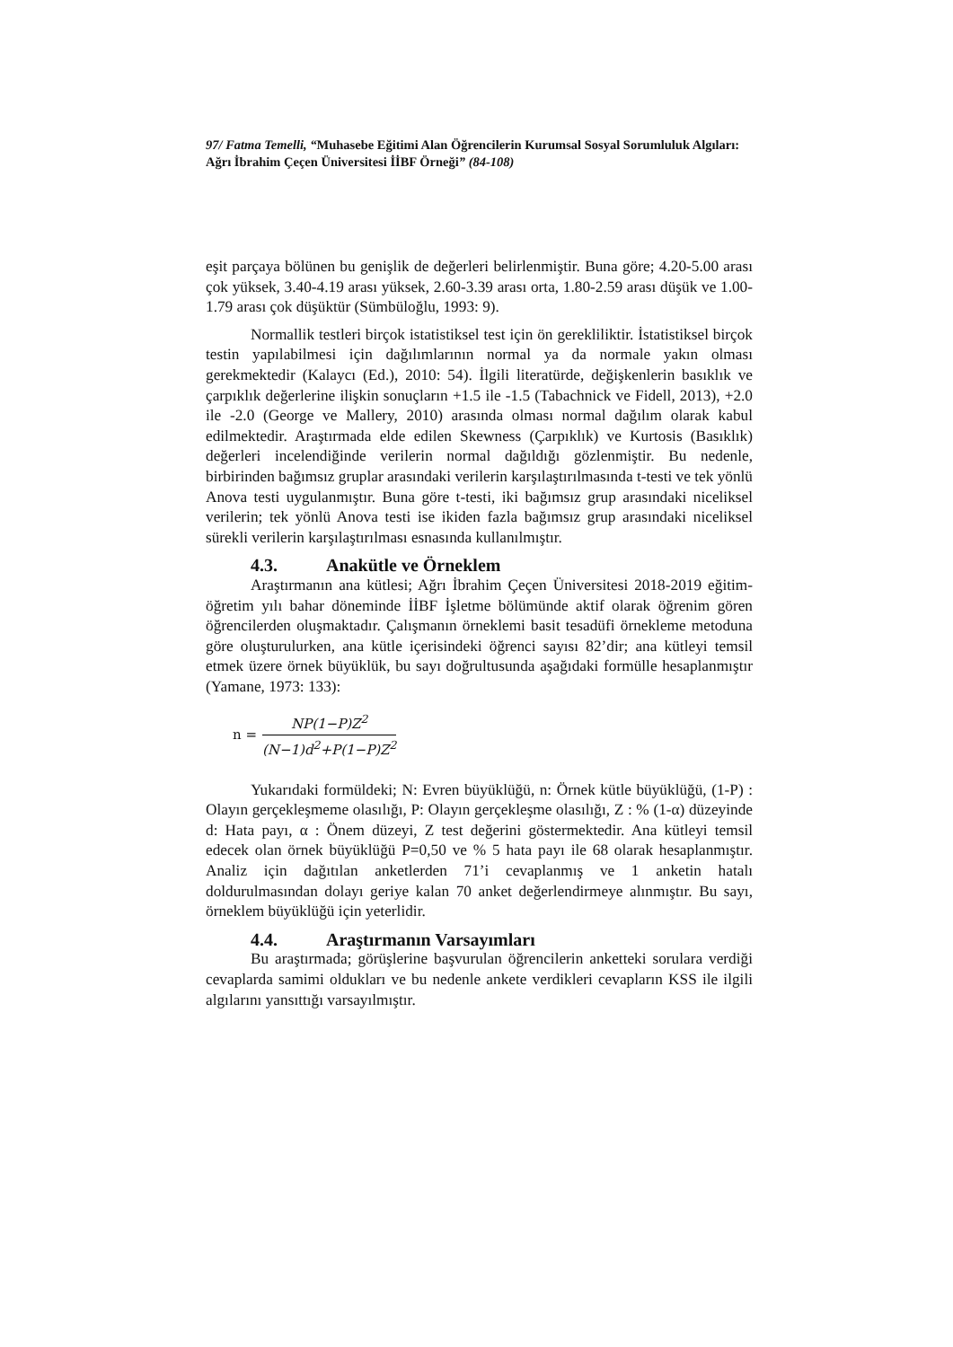97/ Fatma Temelli, “Muhasebe Eğitimi Alan Öğrencilerin Kurumsal Sosyal Sorumluluk Algıları: Ağrı İbrahim Çeçen Üniversitesi İİBF Örneği” (84-108)
eşit parçaya bölünen bu genişlik de değerleri belirlenmiştir. Buna göre; 4.20-5.00 arası çok yüksek, 3.40-4.19 arası yüksek, 2.60-3.39 arası orta, 1.80-2.59 arası düşük ve 1.00-1.79 arası çok düşüktür (Sümbüloğlu, 1993: 9).
Normallik testleri birçok istatistiksel test için ön gerekliliktir. İstatistiksel birçok testin yapılabilmesi için dağılımlarının normal ya da normale yakın olması gerekmektedir (Kalaycı (Ed.), 2010: 54). İlgili literatürde, değişkenlerin basıklık ve çarpıklık değerlerine ilişkin sonuçların +1.5 ile -1.5 (Tabachnick ve Fidell, 2013), +2.0 ile -2.0 (George ve Mallery, 2010) arasında olması normal dağılım olarak kabul edilmektedir. Araştırmada elde edilen Skewness (Çarpıklık) ve Kurtosis (Basıklık) değerleri incelendiğinde verilerin normal dağıldığı gözlenmiştir. Bu nedenle, birbirinden bağımsız gruplar arasındaki verilerin karşılaştırılmasında t-testi ve tek yönlü Anova testi uygulanmıştır. Buna göre t-testi, iki bağımsız grup arasındaki niceliksel verilerin; tek yönlü Anova testi ise ikiden fazla bağımsız grup arasındaki niceliksel sürekli verilerin karşılaştırılması esnasında kullanılmıştır.
4.3. Anakütle ve Örneklem
Araştırmanın ana kütlesi; Ağrı İbrahim Çeçen Üniversitesi 2018-2019 eğitim-öğretim yılı bahar döneminde İİBF İşletme bölümünde aktif olarak öğrenim gören öğrencilerden oluşmaktadır. Çalışmanın örneklemi basit tesadüfi örnekleme metoduna göre oluşturulurken, ana kütle içerisindeki öğrenci sayısı 82’dir; ana kütleyi temsil etmek üzere örnek büyüklük, bu sayı doğrultusunda aşağıdaki formülle hesaplanmıştır (Yamane, 1973: 133):
n =
NP(1−P)Z<sup>2</sup>
(N−1)d<sup>2</sup>+P(1−P)Z<sup>2</sup>
Yukarıdaki formüldeki; N: Evren büyüklüğü, n: Örnek kütle büyüklüğü, (1-P) : Olayın gerçekleşmeme olasılığı, P: Olayın gerçekleşme olasılığı, Z : % (1-α) düzeyinde d: Hata payı, α : Önem düzeyi, Z test değerini göstermektedir. Ana kütleyi temsil edecek olan örnek büyüklüğü P=0,50 ve % 5 hata payı ile 68 olarak hesaplanmıştır. Analiz için dağıtılan anketlerden 71’i cevaplanmış ve 1 anketin hatalı doldurulmasından dolayı geriye kalan 70 anket değerlendirmeye alınmıştır. Bu sayı, örneklem büyüklüğü için yeterlidir.
4.4. Araştırmanın Varsayımları
Bu araştırmada; görüşlerine başvurulan öğrencilerin anketteki sorulara verdiği cevaplarda samimi oldukları ve bu nedenle ankete verdikleri cevapların KSS ile ilgili algılarını yansıttığı varsayılmıştır.